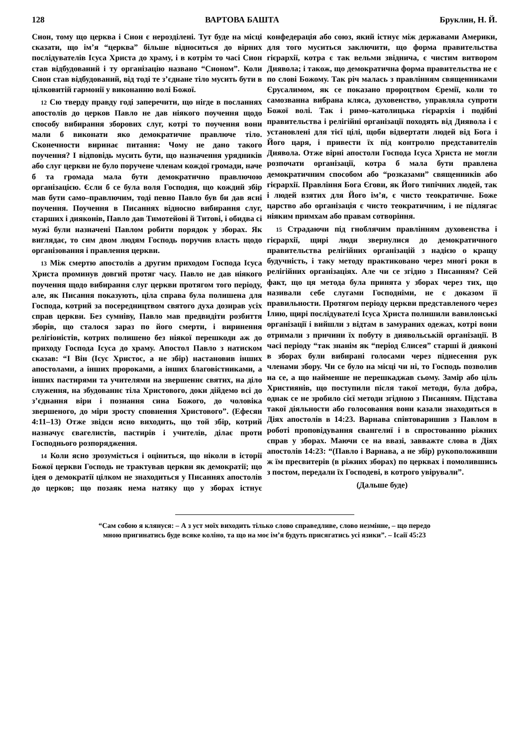128 ВАРТОВА БАШТА Бруклин, Н. Й.
Сион, тому що церква і Сион є нерозділені. Тут буде на місці сказати, що ім’я “церква” більше відноситься до вірних послідувателів Ісуса Христа до храму, і в котрім то часі Сион став відбудований і ту організацію названо “Сионом”. Коли Сион став відбудований, від тоді те з’єднане тіло мусить бути в цілковитій гармонії у виконанню волі Божої.
12 Сю тверду правду годі заперечити, що нігде в посланнях апостолів до церков Павло не дав ніякого поучення щодо способу вибирання зборових слуг, котрі то поучення вони мали б виконати яко демократичне правлюче тіло. Сконечности виринає питання: Чому не дано такого поучення? І відповідь мусить бути, що назначення урядників або слуг церкви не було поручене членам кождої громади, наче б та громада мала бути демократично правлючою організацією. Єсли б се була воля Господня, що кождий збір мав бути само–правлючим, тоді певно Павло був би дав ясні поучення. Поучення в Писаннях відносно вибирання слуг, старших і дияконів, Павло дав Тимотейові й Титові, і обидва сі мужі були назначені Павлом робити порядок у зборах. Як виглядає, то сим двом людям Господь поручив власть щодо організовання і правлення церкви.
13 Між смертю апостолів а другим приходом Господа Ісуса Христа проминув довгий протяг часу. Павло не дав ніякого поучення щодо вибирання слуг церкви протягом того періоду, але, як Писання показують, ціла справа була полишена для Господа, котрий за посередництвом святого духа дозирав усіх справ церкви. Без сумніву, Павло мав предвидіти розбиття зборів, що сталося зараз по його смерти, і виринення релігіоністів, котрих полишено без ніякої перешкоди аж до приходу Господа Ісуса до храму. Апостол Павло з натиском сказав: “І Він (Ісус Христос, а не збір) настановив інших апостолами, а інших пророками, а інших благовістниками, а інших пастирями та учителями на звершеннє святих, на діло служення, на збудованнє тіла Христового, доки дійдемо всі до з’єднання віри і познання сина Божого, до чоловіка звершеного, до міри зросту сповнення Христового”. (Ефесян 4:11–13) Отже звідси ясно виходить, що той збір, котрий назначує євагелистів, пастирів і учителів, ділає проти Господнього розпорядження.
14 Коли ясно зрозуміється і оціниться, що ніколи в історії Божої церкви Господь не трактував церкви як демократії; що ідея о демократії цілком не знаходиться у Писаннях апостолів до церков; що позаяк нема натяку що у зборах істнує конфедерація або союз, який істнує між державами Америки, для того муситься заключити, що форма правительства гієрархії, котра є так вельми звіднича, є чистим витвором Диявола; і також, що демократична форма правительства не є по слові Божому. Так річ малась з правлінням священниками Єрусалимом, як се показано пророцтвом Єремії, коли то самозванна вибрана кляса, духовенство, управляла супроти Божої волі. Так і римо–католицька гієрархія і подібні правительства і релігійні організації походять від Диявола і є установлені для тієї цілі, щоби відвертати людей від Бога і Його царя, і привести їх під контролю представителів Диявола. Отже вірні апостоли Господа Ісуса Христа не могли розпочати організації, котра б мала бути правлена демократичним способом або “розказами” священників або гієрархії. Правління Бога Єгови, як Його типічних людей, так і людей взятих для Його ім’я, є чисто теократичне. Боже царство або організація є чисто теократичним, і не підлягає ніяким примхам або правам сотворіння.
15 Страдаючи під гноблячим правлінням духовенства і гієрархії, щирі люди звернулися до демократичного правительства релігійних організацій з надією о кращу будучність, і таку методу практиковано через многі роки в релігійних організаціях. Але чи се згідно з Писанням? Сей факт, що ця метода була принята у зборах через тих, що називали себе слугами Господніми, не є доказом її правильности. Протягом періоду церкви представленого через Ілию, щирі послідувателі Ісуса Христа полишили вавилонські організації і вийшли з відтам в замураних одежах, котрі вони отримали з причини їх побуту в диявольській організації. В часі періоду “так знанім як “період Єлисея” старші й дияконі в зборах були вибирані голосами через піднесення рук членами збору. Чи се було на місці чи ні, то Господь позволив на се, а що найменше не перешкаджав сьому. Замір або ціль Християнів, що поступили після такої методи, була добра, однак се не зробило сієї методи згідною з Писанням. Підстава такої діяльности або голосовання вони казали знаходиться в Діях апостолів в 14:23. Варнава співтоваришив з Павлом в роботі проповідування євангелиї і в спростованню ріжних справ у зборах. Маючи се на ввазі, завважте слова в Діях апостолів 14:23: “(Павло і Варнава, а не збір) рукоположивши ж їм пресвитерів (в ріжиих зборах) по церквах і помолившись з постом, передали їх Господеві, в котрого увірували”.
(Дальше буде)
“Сам собою я клянуся: – А з уст моїх виходить тілько слово справедливе, слово незмінне, – що передо мною пригинатись буде всяке коліно, та що на моє ім’я будуть присягатись усі язики”. – Ісаії 45:23